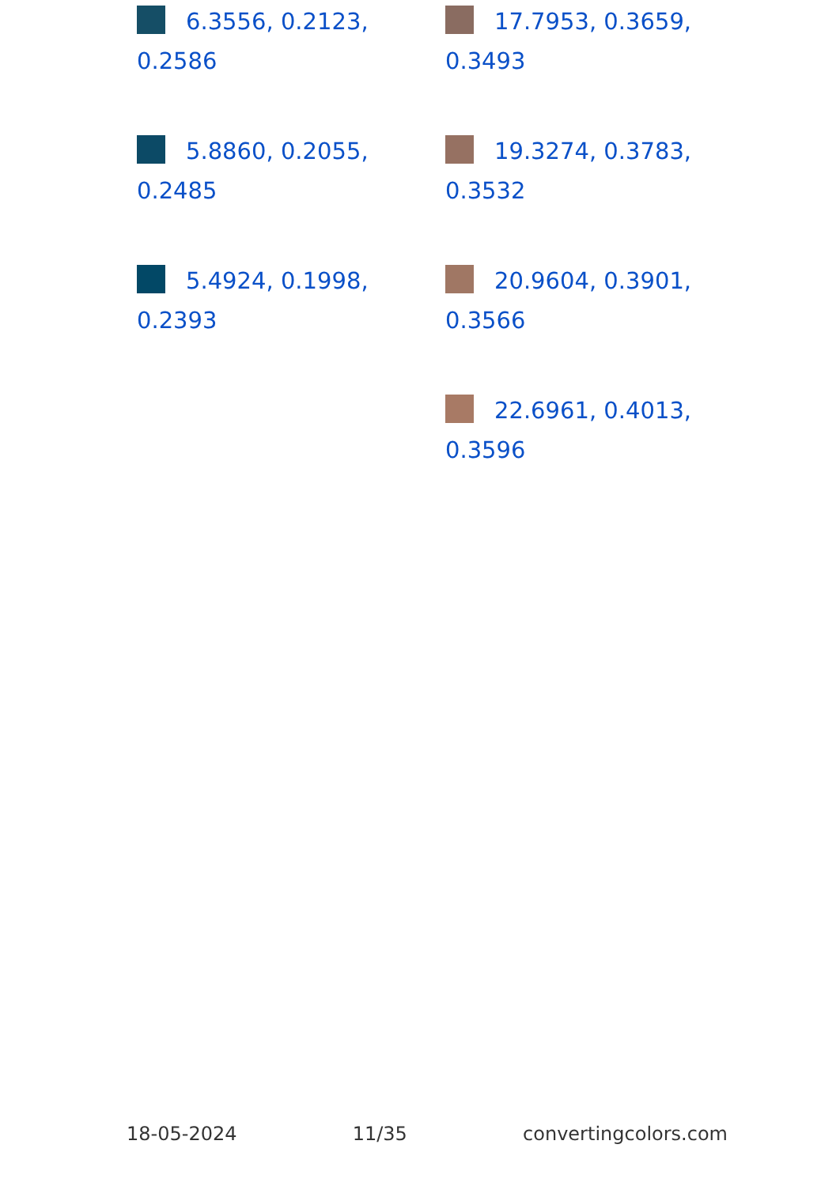6.3556, 0.2123,
0.2586
17.7953, 0.3659,
0.3493
5.8860, 0.2055,
0.2485
19.3274, 0.3783,
0.3532
5.4924, 0.1998,
0.2393
20.9604, 0.3901,
0.3566
22.6961, 0.4013,
0.3596
18-05-2024 11/35 convertingcolors.com